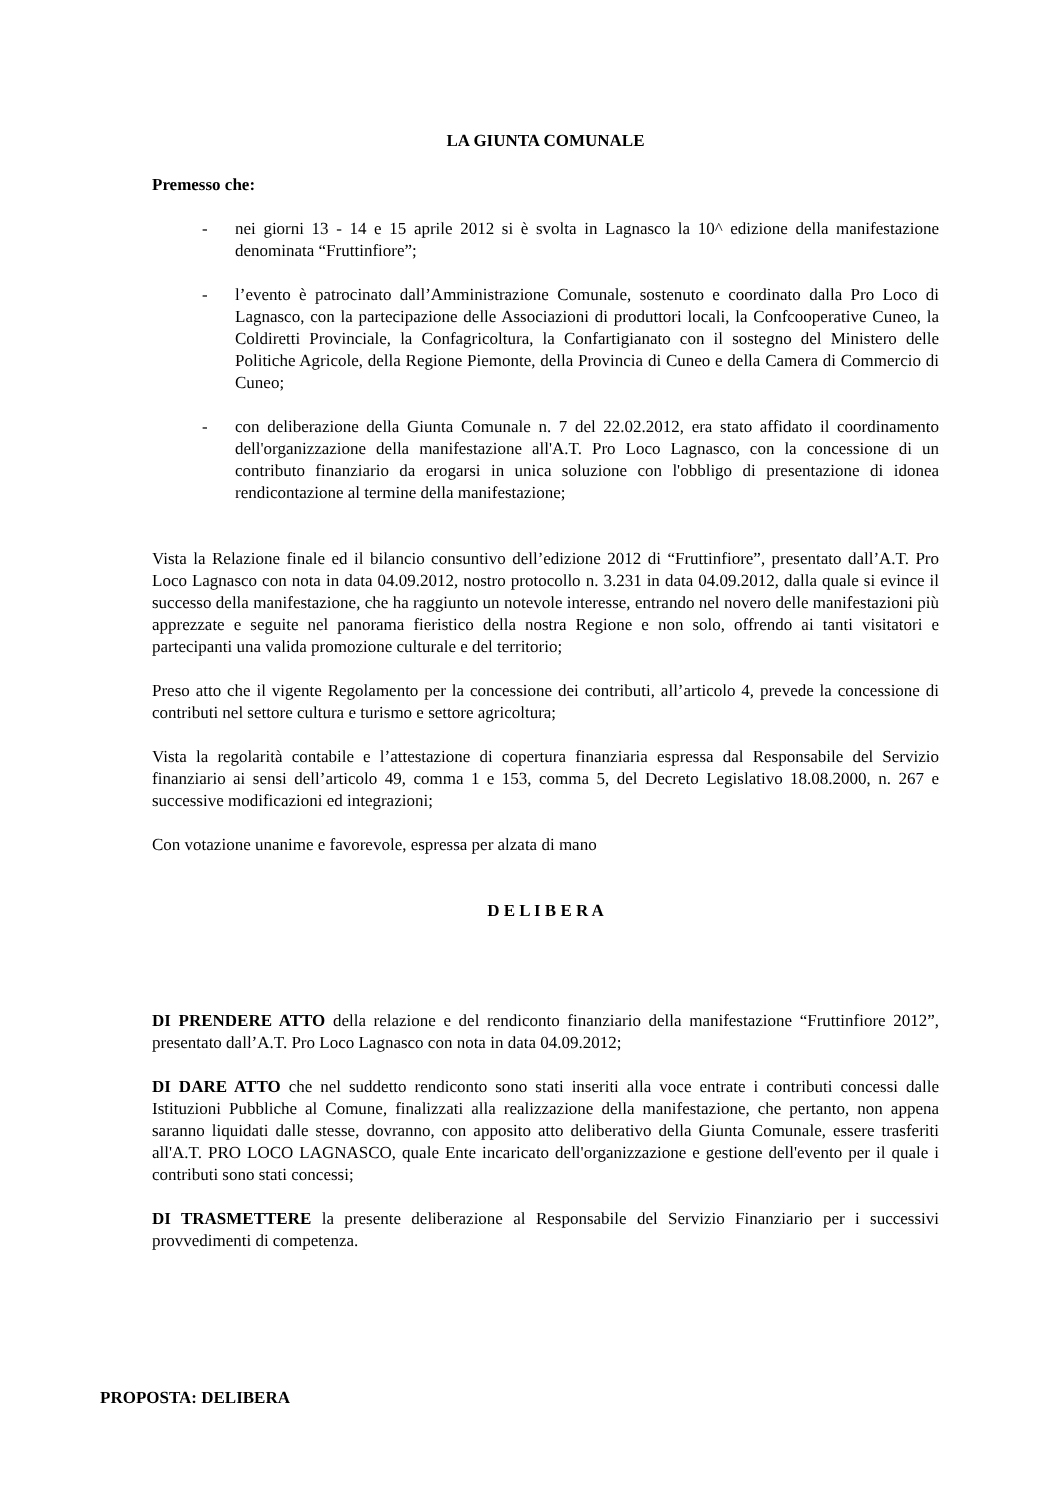LA GIUNTA COMUNALE
Premesso che:
- nei giorni 13 - 14 e 15 aprile 2012 si è svolta in Lagnasco la 10^ edizione della manifestazione denominata “Fruttinfiore”;
- l’evento è patrocinato dall’Amministrazione Comunale, sostenuto e coordinato dalla Pro Loco di Lagnasco, con la partecipazione delle Associazioni di produttori locali, la Confcooperative Cuneo, la Coldiretti Provinciale, la Confagricoltura, la Confartigianato con il sostegno del Ministero delle Politiche Agricole, della Regione Piemonte, della Provincia di Cuneo e della Camera di Commercio di Cuneo;
- con deliberazione della Giunta Comunale n. 7 del 22.02.2012, era stato affidato il coordinamento dell'organizzazione della manifestazione all'A.T. Pro Loco Lagnasco, con la concessione di un contributo finanziario da erogarsi in unica soluzione con l'obbligo di presentazione di idonea rendicontazione al termine della manifestazione;
Vista la Relazione finale ed il bilancio consuntivo dell’edizione 2012 di “Fruttinfiore”, presentato dall’A.T. Pro Loco Lagnasco con nota in data 04.09.2012, nostro protocollo n. 3.231 in data 04.09.2012, dalla quale si evince il successo della manifestazione, che ha raggiunto un notevole interesse, entrando nel novero delle manifestazioni più apprezzate e seguite nel panorama fieristico della nostra Regione e non solo, offrendo ai tanti visitatori e partecipanti una valida promozione culturale e del territorio;
Preso atto che il vigente Regolamento per la concessione dei contributi, all’articolo 4, prevede la concessione di contributi nel settore cultura e turismo e settore agricoltura;
Vista la regolarità contabile e l’attestazione di copertura finanziaria espressa dal Responsabile del Servizio finanziario ai sensi dell’articolo 49, comma 1 e 153, comma 5, del Decreto Legislativo 18.08.2000, n. 267 e successive modificazioni ed integrazioni;
Con votazione unanime e favorevole, espressa per alzata di mano
D E L I B E R A
DI PRENDERE ATTO della relazione e del rendiconto finanziario della manifestazione “Fruttinfiore 2012”, presentato dall’A.T. Pro Loco Lagnasco con nota in data 04.09.2012;
DI DARE ATTO che nel suddetto rendiconto sono stati inseriti alla voce entrate i contributi concessi dalle Istituzioni Pubbliche al Comune, finalizzati alla realizzazione della manifestazione, che pertanto, non appena saranno liquidati dalle stesse, dovranno, con apposito atto deliberativo della Giunta Comunale, essere trasferiti all'A.T. PRO LOCO LAGNASCO, quale Ente incaricato dell'organizzazione e gestione dell'evento per il quale i contributi sono stati concessi;
DI TRASMETTERE la presente deliberazione al Responsabile del Servizio Finanziario per i successivi provvedimenti di competenza.
PROPOSTA: DELIBERA